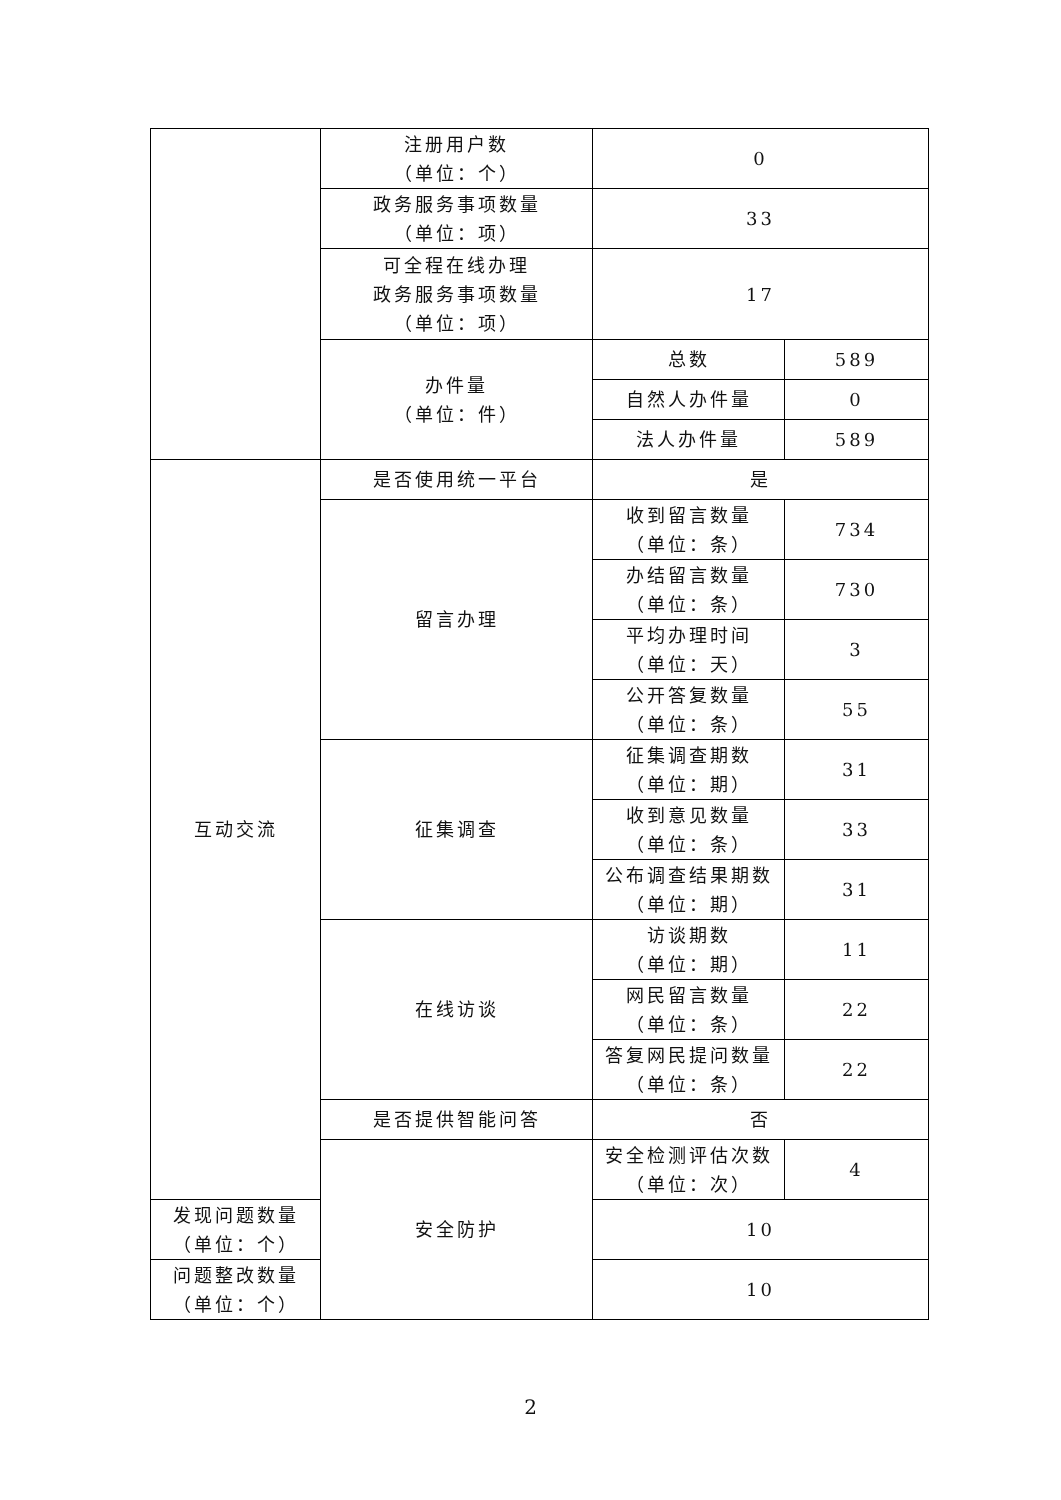| | 注册用户数 （单位：个） | 0 | |
| | 政务服务事项数量 （单位：项） | 33 | |
| | 可全程在线办理 政务服务事项数量 （单位：项） | 17 | |
| | 办件量 （单位：件） | 总数 | 589 |
| | | 自然人办件量 | 0 |
| | | 法人办件量 | 589 |
| 互动交流 | 是否使用统一平台 | 是 | |
| | 留言办理 | 收到留言数量 （单位：条） | 734 |
| | | 办结留言数量 （单位：条） | 730 |
| | | 平均办理时间 （单位：天） | 3 |
| | | 公开答复数量 （单位：条） | 55 |
| | 征集调查 | 征集调查期数 （单位：期） | 31 |
| | | 收到意见数量 （单位：条） | 33 |
| | | 公布调查结果期数 （单位：期） | 31 |
| | 在线访谈 | 访谈期数 （单位：期） | 11 |
| | | 网民留言数量 （单位：条） | 22 |
| | | 答复网民提问数量 （单位：条） | 22 |
| | 是否提供智能问答 | 否 | |
| | 安全防护 | 安全检测评估次数 （单位：次） | 4 |
| 发现问题数量 （单位：个） | | 10 | |
| 问题整改数量 （单位：个） | | 10 | |
2